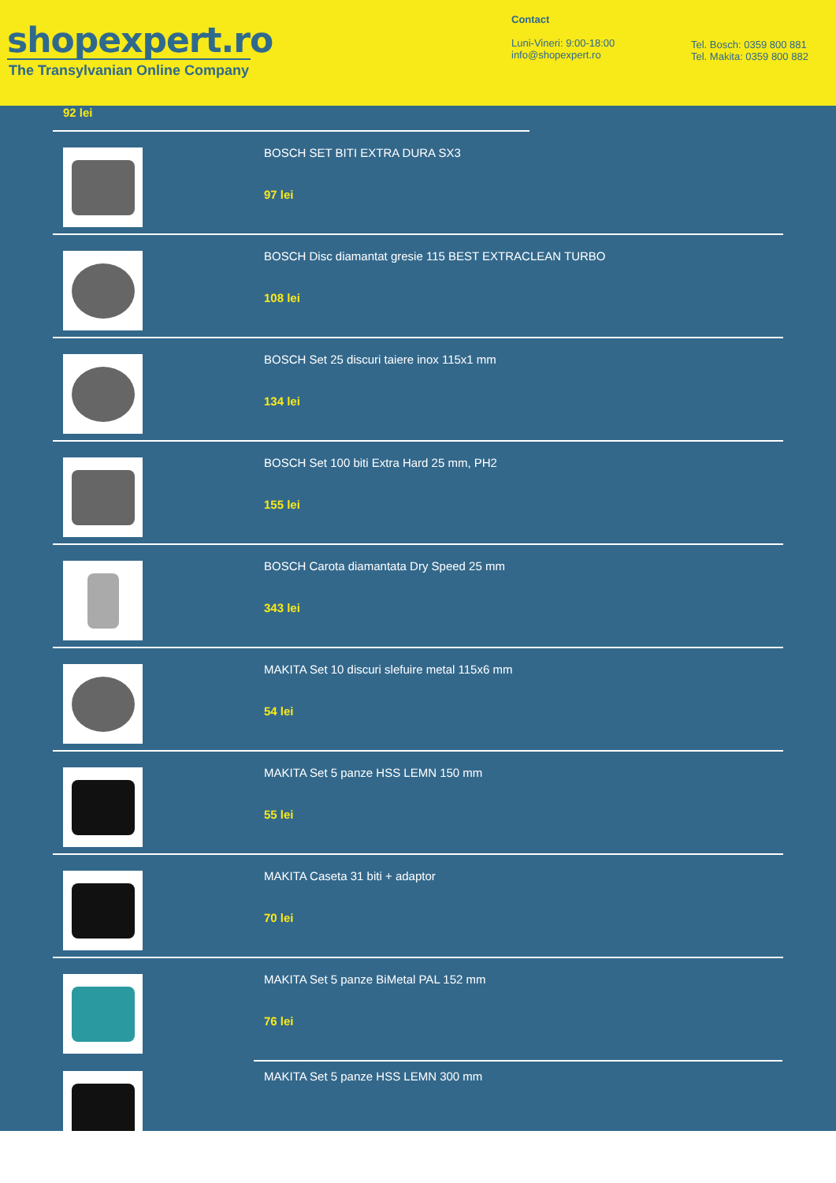shopexpert.ro
The Transylvanian Online Company
Contact
Luni-Vineri: 9:00-18:00
info@shopexpert.ro
Tel. Bosch: 0359 800 881
Tel. Makita: 0359 800 882
92 lei
BOSCH SET BITI EXTRA DURA SX3
97 lei
BOSCH Disc diamantat gresie 115 BEST EXTRACLEAN TURBO
108 lei
BOSCH Set 25 discuri taiere inox 115x1 mm
134 lei
BOSCH Set 100 biti Extra Hard 25 mm, PH2
155 lei
BOSCH Carota diamantata Dry Speed 25 mm
343 lei
MAKITA Set 10 discuri slefuire metal 115x6 mm
54 lei
MAKITA Set 5 panze HSS LEMN 150 mm
55 lei
MAKITA Caseta 31 biti + adaptor
70 lei
MAKITA Set 5 panze BiMetal PAL 152 mm
76 lei
MAKITA Set 5 panze HSS LEMN 300 mm